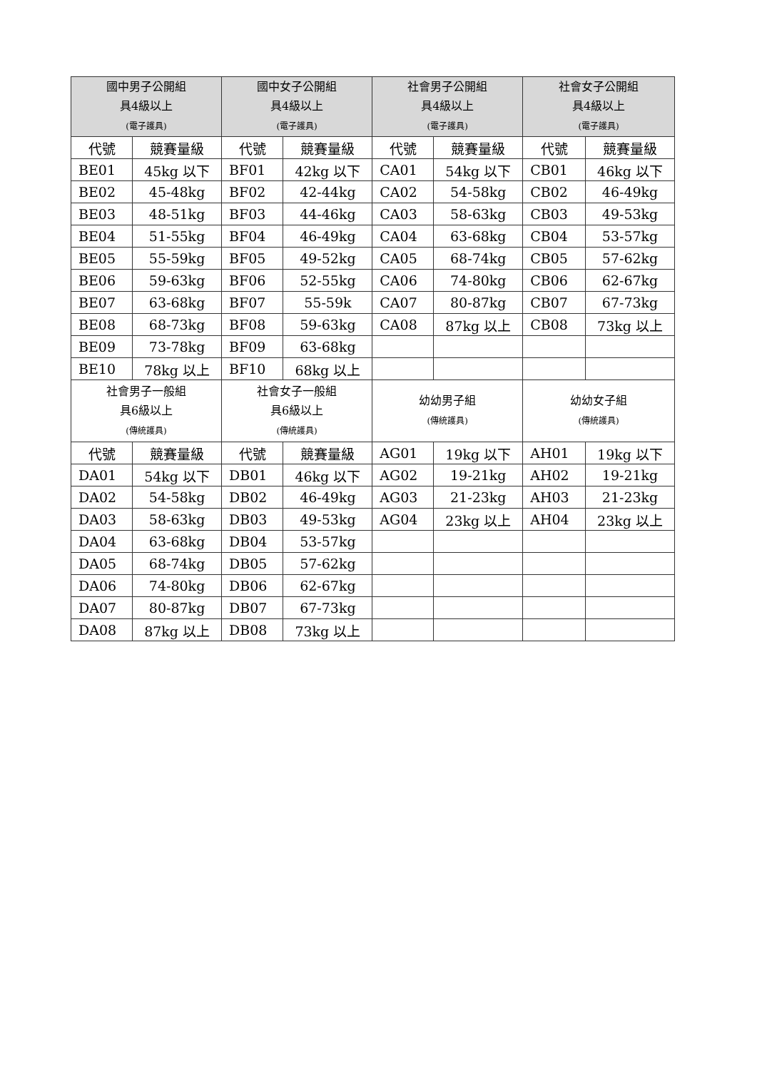| 國中男子公開組 具4級以上 (電子護具) | | 國中女子公開組 具4級以上 (電子護具) | | 社會男子公開組 具4級以上 (電子護具) | | 社會女子公開組 具4級以上 (電子護具) | |
| --- | --- | --- | --- | --- | --- | --- | --- |
| 代號 | 競賽量級 | 代號 | 競賽量級 | 代號 | 競賽量級 | 代號 | 競賽量級 |
| BE01 | 45kg 以下 | BF01 | 42kg 以下 | CA01 | 54kg 以下 | CB01 | 46kg 以下 |
| BE02 | 45-48kg | BF02 | 42-44kg | CA02 | 54-58kg | CB02 | 46-49kg |
| BE03 | 48-51kg | BF03 | 44-46kg | CA03 | 58-63kg | CB03 | 49-53kg |
| BE04 | 51-55kg | BF04 | 46-49kg | CA04 | 63-68kg | CB04 | 53-57kg |
| BE05 | 55-59kg | BF05 | 49-52kg | CA05 | 68-74kg | CB05 | 57-62kg |
| BE06 | 59-63kg | BF06 | 52-55kg | CA06 | 74-80kg | CB06 | 62-67kg |
| BE07 | 63-68kg | BF07 | 55-59k | CA07 | 80-87kg | CB07 | 67-73kg |
| BE08 | 68-73kg | BF08 | 59-63kg | CA08 | 87kg 以上 | CB08 | 73kg 以上 |
| BE09 | 73-78kg | BF09 | 63-68kg | | | | |
| BE10 | 78kg 以上 | BF10 | 68kg 以上 | | | | |
| 社會男子一般組 具6級以上 (傳統護具) | | 社會女子一般組 具6級以上 (傳統護具) | | 幼幼男子組 (傳統護具) | | 幼幼女子組 (傳統護具) | |
| 代號 | 競賽量級 | 代號 | 競賽量級 | AG01 | 19kg 以下 | AH01 | 19kg 以下 |
| DA01 | 54kg 以下 | DB01 | 46kg 以下 | AG02 | 19-21kg | AH02 | 19-21kg |
| DA02 | 54-58kg | DB02 | 46-49kg | AG03 | 21-23kg | AH03 | 21-23kg |
| DA03 | 58-63kg | DB03 | 49-53kg | AG04 | 23kg 以上 | AH04 | 23kg 以上 |
| DA04 | 63-68kg | DB04 | 53-57kg | | | | |
| DA05 | 68-74kg | DB05 | 57-62kg | | | | |
| DA06 | 74-80kg | DB06 | 62-67kg | | | | |
| DA07 | 80-87kg | DB07 | 67-73kg | | | | |
| DA08 | 87kg 以上 | DB08 | 73kg 以上 | | | | |